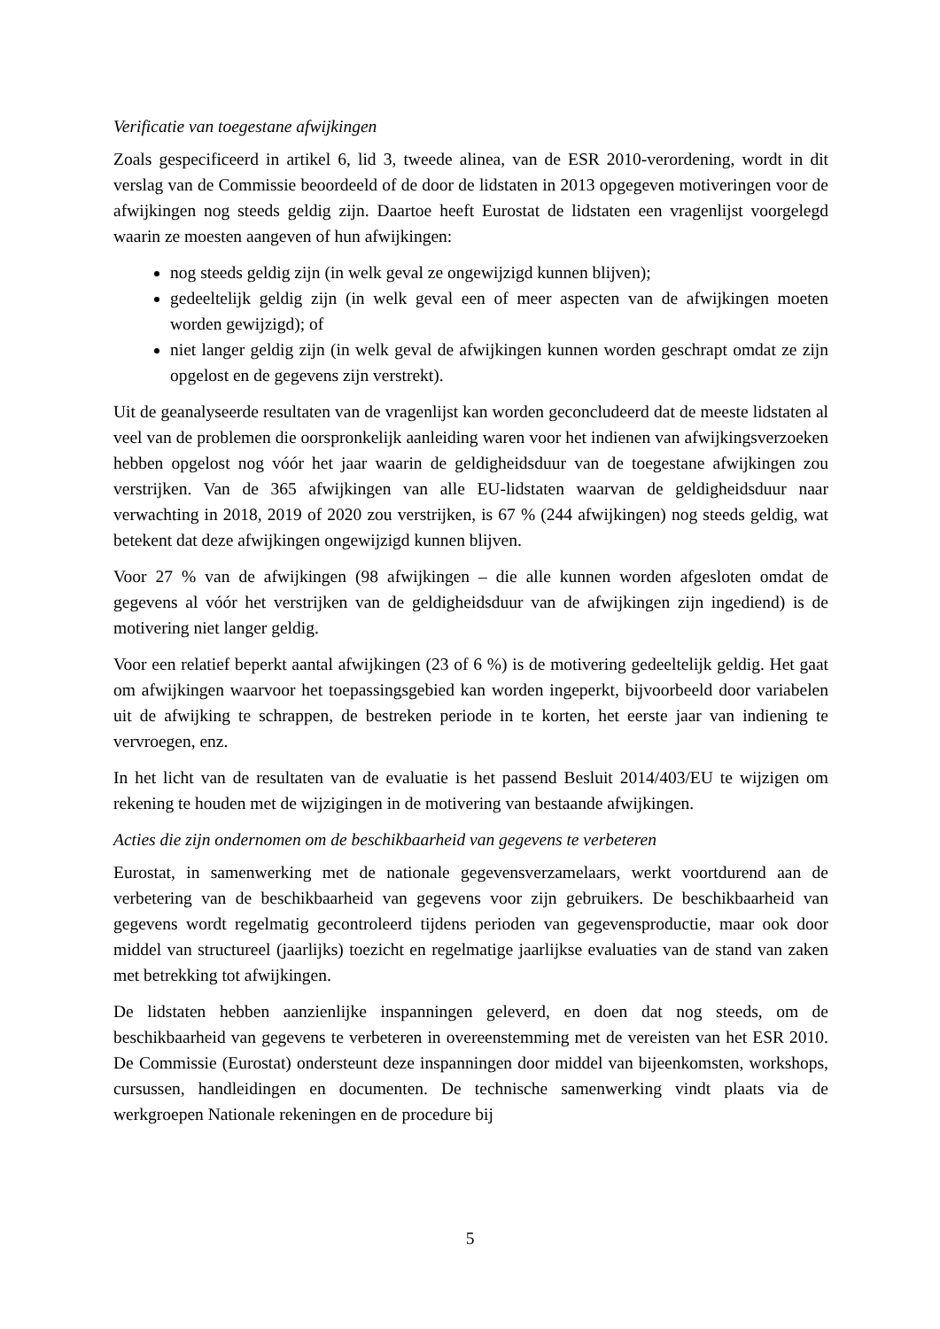Verificatie van toegestane afwijkingen
Zoals gespecificeerd in artikel 6, lid 3, tweede alinea, van de ESR 2010-verordening, wordt in dit verslag van de Commissie beoordeeld of de door de lidstaten in 2013 opgegeven motiveringen voor de afwijkingen nog steeds geldig zijn. Daartoe heeft Eurostat de lidstaten een vragenlijst voorgelegd waarin ze moesten aangeven of hun afwijkingen:
nog steeds geldig zijn (in welk geval ze ongewijzigd kunnen blijven);
gedeeltelijk geldig zijn (in welk geval een of meer aspecten van de afwijkingen moeten worden gewijzigd); of
niet langer geldig zijn (in welk geval de afwijkingen kunnen worden geschrapt omdat ze zijn opgelost en de gegevens zijn verstrekt).
Uit de geanalyseerde resultaten van de vragenlijst kan worden geconcludeerd dat de meeste lidstaten al veel van de problemen die oorspronkelijk aanleiding waren voor het indienen van afwijkingsverzoeken hebben opgelost nog vóór het jaar waarin de geldigheidsduur van de toegestane afwijkingen zou verstrijken. Van de 365 afwijkingen van alle EU-lidstaten waarvan de geldigheidsduur naar verwachting in 2018, 2019 of 2020 zou verstrijken, is 67 % (244 afwijkingen) nog steeds geldig, wat betekent dat deze afwijkingen ongewijzigd kunnen blijven.
Voor 27 % van de afwijkingen (98 afwijkingen – die alle kunnen worden afgesloten omdat de gegevens al vóór het verstrijken van de geldigheidsduur van de afwijkingen zijn ingediend) is de motivering niet langer geldig.
Voor een relatief beperkt aantal afwijkingen (23 of 6 %) is de motivering gedeeltelijk geldig. Het gaat om afwijkingen waarvoor het toepassingsgebied kan worden ingeperkt, bijvoorbeeld door variabelen uit de afwijking te schrappen, de bestreken periode in te korten, het eerste jaar van indiening te vervroegen, enz.
In het licht van de resultaten van de evaluatie is het passend Besluit 2014/403/EU te wijzigen om rekening te houden met de wijzigingen in de motivering van bestaande afwijkingen.
Acties die zijn ondernomen om de beschikbaarheid van gegevens te verbeteren
Eurostat, in samenwerking met de nationale gegevensverzamelaars, werkt voortdurend aan de verbetering van de beschikbaarheid van gegevens voor zijn gebruikers. De beschikbaarheid van gegevens wordt regelmatig gecontroleerd tijdens perioden van gegevensproductie, maar ook door middel van structureel (jaarlijks) toezicht en regelmatige jaarlijkse evaluaties van de stand van zaken met betrekking tot afwijkingen.
De lidstaten hebben aanzienlijke inspanningen geleverd, en doen dat nog steeds, om de beschikbaarheid van gegevens te verbeteren in overeenstemming met de vereisten van het ESR 2010. De Commissie (Eurostat) ondersteunt deze inspanningen door middel van bijeenkomsten, workshops, cursussen, handleidingen en documenten. De technische samenwerking vindt plaats via de werkgroepen Nationale rekeningen en de procedure bij
5